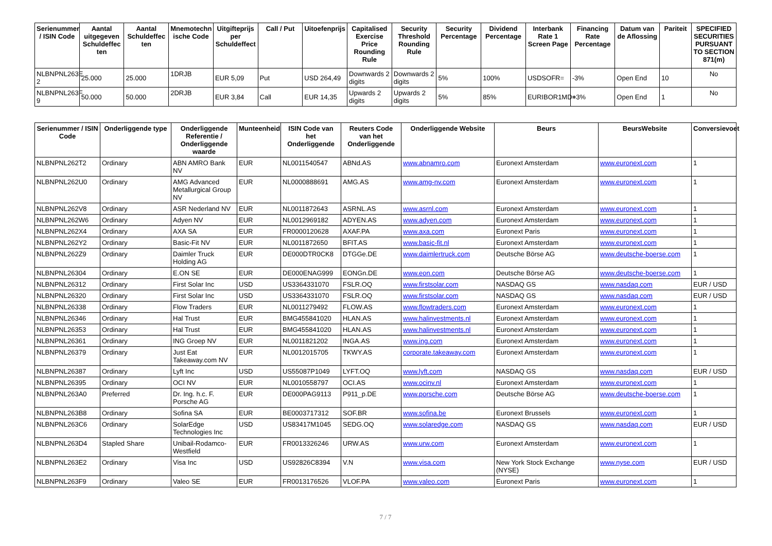| Serienummer / ISIN Code | Aantal uitgegeven Schuldeffec ten | Aantal Schuldeffec ten | Mnemotechn ische Code | Uitgifteprijs per Schuldeffect | Call / Put | Uitoefenprijs | Capitalised Exercise Price Rounding Rule | Security Threshold Rounding Rule | Security Percentage | Dividend Percentage | Interbank Rate 1 Screen Page | Financing Rate Percentage | Datum van de Aflossing | Pariteit | SPECIFIED SECURITIES PURSUANT TO SECTION 871(m) |
| --- | --- | --- | --- | --- | --- | --- | --- | --- | --- | --- | --- | --- | --- | --- | --- |
| NLBNPNL263E 2 | 25.000 | 25.000 | 1DRJB | EUR 5,09 | Put | USD 264,49 | Downwards 2 digits | Downwards 2 digits | 5% | 100% | USDSOFR= | -3% | Open End | 10 | No |
| NLBNPNL263F 9 | 50.000 | 50.000 | 2DRJB | EUR 3,84 | Call | EUR 14,35 | Upwards 2 digits | Upwards 2 digits | 5% | 85% | EURIBOR1MD= | +3% | Open End | 1 | No |
| Serienummer / ISIN Code | Onderliggende type | Onderliggende Referentie / Onderliggende waarde | Munteenheid | ISIN Code van het Onderliggende | Reuters Code van het Onderliggende | Onderliggende Website | Beurs | BeursWebsite | Conversievoet |
| --- | --- | --- | --- | --- | --- | --- | --- | --- | --- |
| NLBNPNL262T2 | Ordinary | ABN AMRO Bank NV | EUR | NL0011540547 | ABNd.AS | www.abnamro.com | Euronext Amsterdam | www.euronext.com | 1 |
| NLBNPNL262U0 | Ordinary | AMG Advanced Metallurgical Group NV | EUR | NL0000888691 | AMG.AS | www.amg-nv.com | Euronext Amsterdam | www.euronext.com | 1 |
| NLBNPNL262V8 | Ordinary | ASR Nederland NV | EUR | NL0011872643 | ASRNL.AS | www.asrnl.com | Euronext Amsterdam | www.euronext.com | 1 |
| NLBNPNL262W6 | Ordinary | Adyen NV | EUR | NL0012969182 | ADYEN.AS | www.adyen.com | Euronext Amsterdam | www.euronext.com | 1 |
| NLBNPNL262X4 | Ordinary | AXA SA | EUR | FR0000120628 | AXAF.PA | www.axa.com | Euronext Paris | www.euronext.com | 1 |
| NLBNPNL262Y2 | Ordinary | Basic-Fit NV | EUR | NL0011872650 | BFIT.AS | www.basic-fit.nl | Euronext Amsterdam | www.euronext.com | 1 |
| NLBNPNL262Z9 | Ordinary | Daimler Truck Holding AG | EUR | DE000DTR0CK8 | DTGGe.DE | www.daimlertruck.com | Deutsche Börse AG | www.deutsche-boerse.com | 1 |
| NLBNPNL26304 | Ordinary | E.ON SE | EUR | DE000ENAG999 | EONGn.DE | www.eon.com | Deutsche Börse AG | www.deutsche-boerse.com | 1 |
| NLBNPNL26312 | Ordinary | First Solar Inc | USD | US3364331070 | FSLR.OQ | www.firstsolar.com | NASDAQ GS | www.nasdaq.com | EUR / USD |
| NLBNPNL26320 | Ordinary | First Solar Inc | USD | US3364331070 | FSLR.OQ | www.firstsolar.com | NASDAQ GS | www.nasdaq.com | EUR / USD |
| NLBNPNL26338 | Ordinary | Flow Traders | EUR | NL0011279492 | FLOW.AS | www.flowtraders.com | Euronext Amsterdam | www.euronext.com | 1 |
| NLBNPNL26346 | Ordinary | Hal Trust | EUR | BMG455841020 | HLAN.AS | www.halinvestments.nl | Euronext Amsterdam | www.euronext.com | 1 |
| NLBNPNL26353 | Ordinary | Hal Trust | EUR | BMG455841020 | HLAN.AS | www.halinvestments.nl | Euronext Amsterdam | www.euronext.com | 1 |
| NLBNPNL26361 | Ordinary | ING Groep NV | EUR | NL0011821202 | INGA.AS | www.ing.com | Euronext Amsterdam | www.euronext.com | 1 |
| NLBNPNL26379 | Ordinary | Just Eat Takeaway.com NV | EUR | NL0012015705 | TKWY.AS | corporate.takeaway.com | Euronext Amsterdam | www.euronext.com | 1 |
| NLBNPNL26387 | Ordinary | Lyft Inc | USD | US55087P1049 | LYFT.OQ | www.lyft.com | NASDAQ GS | www.nasdaq.com | EUR / USD |
| NLBNPNL26395 | Ordinary | OCI NV | EUR | NL0010558797 | OCI.AS | www.ocinv.nl | Euronext Amsterdam | www.euronext.com | 1 |
| NLBNPNL263A0 | Preferred | Dr. Ing. h.c. F. Porsche AG | EUR | DE000PAG9113 | P911_p.DE | www.porsche.com | Deutsche Börse AG | www.deutsche-boerse.com | 1 |
| NLBNPNL263B8 | Ordinary | Sofina SA | EUR | BE0003717312 | SOF.BR | www.sofina.be | Euronext Brussels | www.euronext.com | 1 |
| NLBNPNL263C6 | Ordinary | SolarEdge Technologies Inc | USD | US83417M1045 | SEDG.OQ | www.solaredge.com | NASDAQ GS | www.nasdaq.com | EUR / USD |
| NLBNPNL263D4 | Stapled Share | Unibail-Rodamco-Westfield | EUR | FR0013326246 | URW.AS | www.urw.com | Euronext Amsterdam | www.euronext.com | 1 |
| NLBNPNL263E2 | Ordinary | Visa Inc | USD | US92826C8394 | V.N | www.visa.com | New York Stock Exchange (NYSE) | www.nyse.com | EUR / USD |
| NLBNPNL263F9 | Ordinary | Valeo SE | EUR | FR0013176526 | VLOF.PA | www.valeo.com | Euronext Paris | www.euronext.com | 1 |
7 / 7